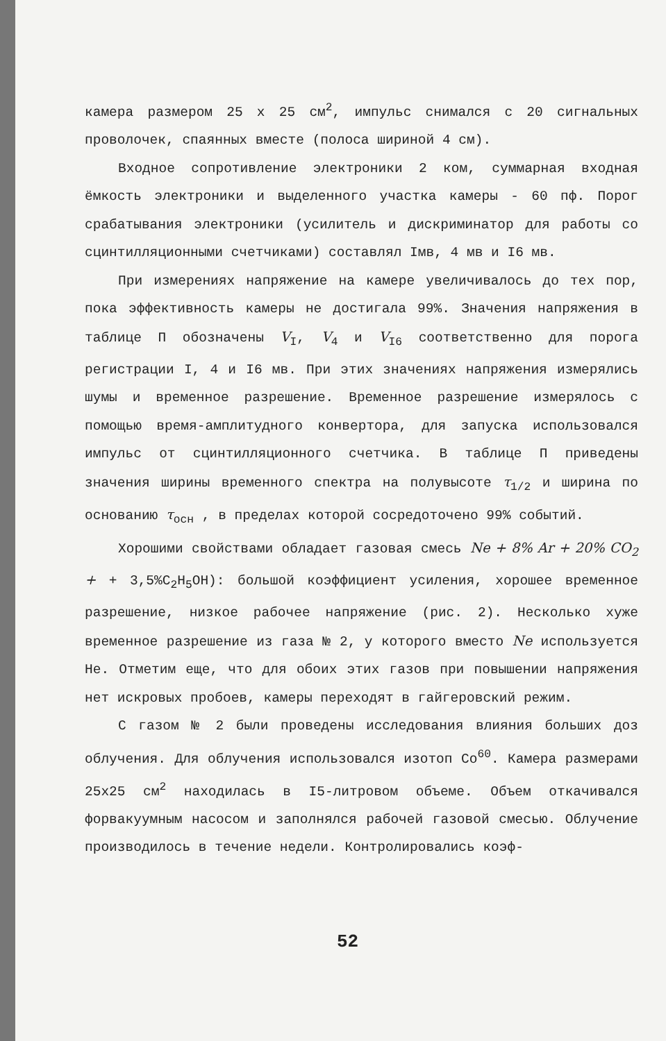камера размером 25 х 25 см<sup>2</sup>, импульс снимался с 20 сигнальных проволочек, спаянных вместе (полоса шириной 4 см).
Входное сопротивление электроники 2 ком, суммарная входная ёмкость электроники и выделенного участка камеры - 60 пф. Порог срабатывания электроники (усилитель и дискриминатор для работы со сцинтилляционными счетчиками) составлял Iмв, 4 мв и I6 мв.
При измерениях напряжение на камере увеличивалось до тех пор, пока эффективность камеры не достигала 99%. Значения напряжения в таблице П обозначены V<sub>I</sub>, V<sub>4</sub> и V<sub>I6</sub> соответственно для порога регистрации I, 4 и I6 мв. При этих значениях напряжения измерялись шумы и временное разрешение. Временное разрешение измерялось с помощью время-амплитудного конвертора, для запуска использовался импульс от сцинтилляционного счетчика. В таблице П приведены значения ширины временного спектра на полувысоте τ<sub>1/2</sub> и ширина по основанию τ<sub>осн</sub> , в пределах которой сосредоточено 99% событий.
Хорошими свойствами обладает газовая смесь Ne + 8% Ar + 20% CO<sub>2</sub> + + 3,5%C<sub>2</sub>H<sub>5</sub>OH): большой коэффициент усиления, хорошее временное разрешение, низкое рабочее напряжение (рис. 2). Несколько хуже временное разрешение из газа № 2, у которого вместо Ne используется He. Отметим еще, что для обоих этих газов при повышении напряжения нет искровых пробоев, камеры переходят в гайгеровский режим.
С газом № 2 были проведены исследования влияния больших доз облучения. Для облучения использовался изотоп Co<sup>60</sup>. Камера размерами 25x25 см<sup>2</sup> находилась в I5-литровом объеме. Объем откачивался форвакуумным насосом и заполнялся рабочей газовой смесью. Облучение производилось в течение недели. Контролировались коэф-
52